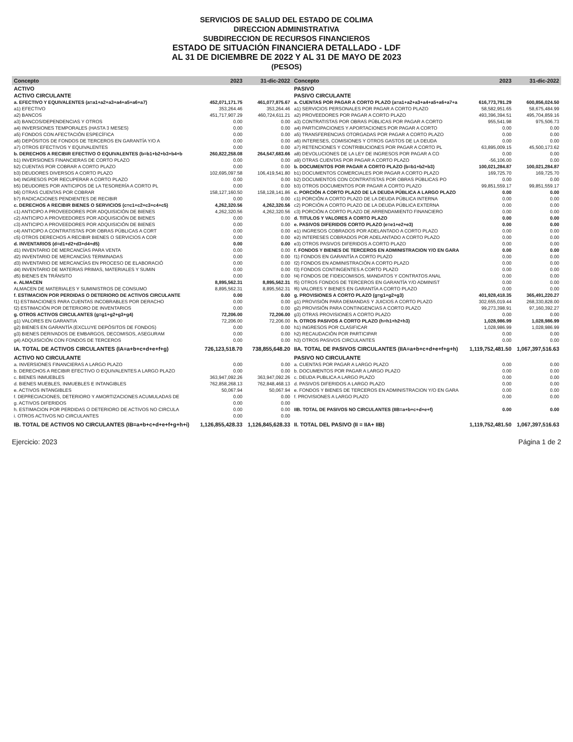SERVICIOS DE SALUD DEL ESTADO DE COLIMA
DIRECCION ADMINISTRATIVA
SUBDIRECCION DE RECURSOS FINANCIEROS
ESTADO DE SITUACIÓN FINANCIERA DETALLADO - LDF
AL 31 DE DICIEMBRE DE 2022 Y AL 31 DE MAYO DE 2023
(PESOS)
| Concepto | 2023 | 31-dic-2022 | Concepto | 2023 | 31-dic-2022 |
| --- | --- | --- | --- | --- | --- |
| ACTIVO | | | PASIVO | | |
| ACTIVO CIRCULANTE | | | PASIVO CIRCULANTE | | |
| a. EFECTIVO Y EQUIVALENTES (a=a1+a2+a3+a4+a5+a6+a7) | 452,071,171.75 | 461,077,875.67 | a. CUENTAS POR PAGAR A CORTO PLAZO (a=a1+a2+a3+a4+a5+a6+a7+a | 616,773,791.29 | 600,856,024.50 |
| a1) EFECTIVO | 353,264.46 | 353,264.46 | a1) SERVICIOS PERSONALES POR PAGAR A CORTO PLAZO | 58,582,951.65 | 58,675,484.99 |
| a2) BANCOS | 451,717,907.29 | 460,724,611.21 | a2) PROVEEDORES POR PAGAR A CORTO PLAZO | 493,396,394.51 | 495,704,859.16 |
| a3) BANCOS/DEPENDENCIAS Y OTROS | 0.00 | 0.00 | a3) CONTRATISTAS POR OBRAS PÚBLICAS POR PAGAR A CORTO | 955,541.98 | 975,506.73 |
| a4) INVERSIONES TEMPORALES (HASTA 3 MESES) | 0.00 | 0.00 | a4) PARTICIPACIONES Y APORTACIONES POR PAGAR A CORTO | 0.00 | 0.00 |
| a5) FONDOS CON AFECTACIÓN ESPECÍFICA | 0.00 | 0.00 | a5) TRANSFERENCIAS OTORGADAS POR PAGAR A CORTO PLAZO | 0.00 | 0.00 |
| a6) DEPÓSITOS DE FONDOS DE TERCEROS EN GARANTÍA Y/O A | 0.00 | 0.00 | a6) INTERESES, COMISIONES Y OTROS GASTOS DE LA DEUDA | 0.00 | 0.00 |
| a7) OTROS EFECTIVOS Y EQUIVALENTES | 0.00 | 0.00 | a7) RETENCIONES Y CONTRIBUCIONES POR PAGAR A CORTO PL | 63,895,009.15 | 45,500,173.62 |
| b. DERECHOS A RECIBIR EFECTIVO O EQUIVALENTES (b=b1+b2+b3+b4+b | 260,822,258.08 | 264,547,683.66 | a8) DEVOLUCIONES DE LA LEY DE INGRESOS POR PAGAR A CO | 0.00 | 0.00 |
| b1) INVERSIONES FINANCIERAS DE CORTO PLAZO | 0.00 | 0.00 | a9) OTRAS CUENTAS POR PAGAR A CORTO PLAZO | -56,106.00 | 0.00 |
| b2) CUENTAS POR COBRAR A CORTO PLAZO | 0.00 | 0.00 | b. DOCUMENTOS POR PAGAR A CORTO PLAZO (b=b1+b2+b3) | 100,021,284.87 | 100,021,284.87 |
| b3) DEUDORES DIVERSOS A CORTO PLAZO | 102,695,097.58 | 106,419,541.80 | b1) DOCUMENTOS COMERCIALES POR PAGAR A CORTO PLAZO | 169,725.70 | 169,725.70 |
| b4) INGRESOS POR RECUPERAR A CORTO PLAZO | 0.00 | 0.00 | b2) DOCUMENTOS CON CONTRATISTAS POR OBRAS PÚBLICAS PO | 0.00 | 0.00 |
| b5) DEUDORES POR ANTICIPOS DE LA TESORERÍA A CORTO PL | 0.00 | 0.00 | b3) OTROS DOCUMENTOS POR PAGAR A CORTO PLAZO | 99,851,559.17 | 99,851,559.17 |
| b6) OTRAS CUENTAS POR COBRAR | 158,127,160.50 | 158,128,141.86 | c. PORCIÓN A CORTO PLAZO DE LA DEUDA PÚBLICA A LARGO PLAZO | 0.00 | 0.00 |
| b7) RADICACIONES PENDIENTES DE RECIBIR | 0.00 | 0.00 | c1) PORCIÓN A CORTO PLAZO DE LA DEUDA PÚBLICA INTERNA | 0.00 | 0.00 |
| c. DERECHOS A RECIBIR BIENES O SERVICIOS (c=c1+c2+c3+c4+c5) | 4,262,320.56 | 4,262,320.56 | c2) PORCIÓN A CORTO PLAZO DE LA DEUDA PÚBLICA EXTERNA | 0.00 | 0.00 |
| c1) ANTICIPO A PROVEEDORES POR ADQUISICIÓN DE BIENES | 4,262,320.56 | 4,262,320.56 | c3) PORCIÓN A CORTO PLAZO DE ARRENDAMIENTO FINANCIERO | 0.00 | 0.00 |
| c2) ANTICIPO A PROVEEDORES POR ADQUISICIÓN DE BIENES | 0.00 | 0.00 | d. TITULOS Y VALORES A CORTO PLAZO | 0.00 | 0.00 |
| c3) ANTICIPO A PROVEEDORES POR ADQUISICIÓN DE BIENES | 0.00 | 0.00 | e. PASIVOS DIFERIDOS CORTO PLAZO (e=e1+e2+e3) | 0.00 | 0.00 |
| c4) ANTICIPO A CONTRATISTAS POR OBRAS PÚBLICAS A CORT | 0.00 | 0.00 | e1) INGRESOS COBRADOS POR ADELANTADO A CORTO PLAZO | 0.00 | 0.00 |
| c5) OTROS DERECHOS A RECIBIR BIENES O SERVICIOS A COR | 0.00 | 0.00 | e2) INTERESES COBRADOS POR ADELANTADO A CORTO PLAZO | 0.00 | 0.00 |
| d. INVENTARIOS (d=d1+d2+d3+d4+d5) | 0.00 | 0.00 | e3) OTROS PASIVOS DIFERIDOS A CORTO PLAZO | 0.00 | 0.00 |
| d1) INVENTARIO DE MERCANCÍAS PARA VENTA | 0.00 | 0.00 | f. FONDOS Y BIENES DE TERCEROS EN ADMINISTRACION Y/O EN GARA | 0.00 | 0.00 |
| d2) INVENTARIO DE MERCANCÍAS TERMINADAS | 0.00 | 0.00 | f1) FONDOS EN GARANTÍA A CORTO PLAZO | 0.00 | 0.00 |
| d3) INVENTARIO DE MERCANCÍAS EN PROCESO DE ELABORACIÓ | 0.00 | 0.00 | f2) FONDOS EN ADMINISTRACIÓN A CORTO PLAZO | 0.00 | 0.00 |
| d4) INVENTARIO DE MATERIAS PRIMAS, MATERIALES Y SUMIN | 0.00 | 0.00 | f3) FONDOS CONTINGENTES A CORTO PLAZO | 0.00 | 0.00 |
| d5) BIENES EN TRÁNSITO | 0.00 | 0.00 | f4) FONDOS DE FIDEICOMISOS, MANDATOS Y CONTRATOS ANAL | 0.00 | 0.00 |
| e. ALMACEN | 8,895,562.31 | 8,895,562.31 | f5) OTROS FONDOS DE TERCEROS EN GARANTÍA Y/O ADMINIST | 0.00 | 0.00 |
| ALMACEN DE MATERIALES Y SUMINISTROS DE CONSUMO | 8,895,562.31 | 8,895,562.31 | f6) VALORES Y BIENES EN GARANTÍA A CORTO PLAZO | 0.00 | 0.00 |
| f. ESTIMACION POR PERDIDAS O DETERIORO DE ACTIVOS CIRCULANTE | 0.00 | 0.00 | g. PROVISIONES A CORTO PLAZO (g=g1+g2+g3) | 401,928,418.35 | 365,491,220.27 |
| f1) ESTIMACIONES PARA CUENTAS INCOBRABLES POR DERACHO | 0.00 | 0.00 | g1) PROVISIÓN PARA DEMANDAS Y JUICIOS A CORTO PLAZO | 302,655,019.44 | 268,330,828.00 |
| f2) ESTIMACIÓN POR DETERIORO DE INVENTARIOS | 0.00 | 0.00 | g2) PROVISIÓN PARA CONTINGENCIAS A CORTO PLAZO | 99,273,398.91 | 97,160,392.27 |
| g. OTROS ACTIVOS CIRCULANTES (g=g1+g2+g3+g4) | 72,206.00 | 72,206.00 | g3) OTRAS PROVISIONES A CORTO PLAZO | 0.00 | 0.00 |
| g1) VALORES EN GARANTIA | 72,206.00 | 72,206.00 | h. OTROS PASIVOS A CORTO PLAZO (h=h1+h2+h3) | 1,028,986.99 | 1,028,986.99 |
| g2) BIENES EN GARANTÍA (EXCLUYE DEPÓSITOS DE FONDOS) | 0.00 | 0.00 | h1) INGRESOS POR CLASIFICAR | 1,028,986.99 | 1,028,986.99 |
| g3) BIENES DERIVADOS DE EMBARGOS, DECOMISOS, ASEGURAM | 0.00 | 0.00 | h2) RECAUDACIÓN POR PARTICIPAR | 0.00 | 0.00 |
| g4) ADQUISICIÓN CON FONDOS DE TERCEROS | 0.00 | 0.00 | h3) OTROS PASIVOS CIRCULANTES | 0.00 | 0.00 |
| IA. TOTAL DE ACTIVOS CIRCULANTES (IA=a+b+c+d+e+f+g) | 726,123,518.70 | 738,855,648.20 | IIA. TOTAL DE PASIVOS CIRCULANTES (IIA=a+b+c+d+e+f+g+h) | 1,119,752,481.50 | 1,067,397,516.63 |
| ACTIVO NO CIRCULANTE | | | PASIVO NO CIRCULANTE | | |
| a. INVERSIONES FINANCIERAS A LARGO PLAZO | 0.00 | 0.00 | a. CUENTAS POR PAGAR A LARGO PLAZO | 0.00 | 0.00 |
| b. DERECHOS A RECIBIR EFECTIVO O EQUIVALENTES A LARGO PLAZO | 0.00 | 0.00 | b. DOCUMENTOS POR PAGAR A LARGO PLAZO | 0.00 | 0.00 |
| c. BIENES INMUEBLES | 363,947,092.26 | 363,947,092.26 | c. DEUDA PUBLICA A LARGO PLAZO | 0.00 | 0.00 |
| d. BIENES MUEBLES, INMUEBLES E INTANGIBLES | 762,858,268.13 | 762,848,468.13 | d. PASIVOS DIFERIDOS A LARGO PLAZO | 0.00 | 0.00 |
| e. ACTIVOS INTANGIBLES | 50,067.94 | 50,067.94 | e. FONDOS Y BIENES DE TERCEROS EN ADMINISTRACION Y/O EN GARA | 0.00 | 0.00 |
| f. DEPRECIACIONES, DETERIORO Y AMORTIZACIONES ACUMULADAS DE | 0.00 | 0.00 | f. PROVISIONES A LARGO PLAZO | 0.00 | 0.00 |
| g. ACTIVOS DIFERIDOS | 0.00 | 0.00 | | | |
| h. ESTIMACION POR PERDIDAS O DETERIORO DE ACTIVOS NO CIRCULA | 0.00 | 0.00 | IIB. TOTAL DE PASIVOS NO CIRCULANTES (IIB=a+b+c+d+e+f) | 0.00 | 0.00 |
| i. OTROS ACTIVOS NO CIRCULANTES | 0.00 | 0.00 | | | |
| IB. TOTAL DE ACTIVOS NO CIRCULANTES (IB=a+b+c+d+e+f+g+h+i) | 1,126,855,428.33 | 1,126,845,628.33 | II. TOTAL DEL PASIVO (II = IIA+ IIB) | 1,119,752,481.50 | 1,067,397,516.63 |
Ejercicio: 2023 Página 1 de 2